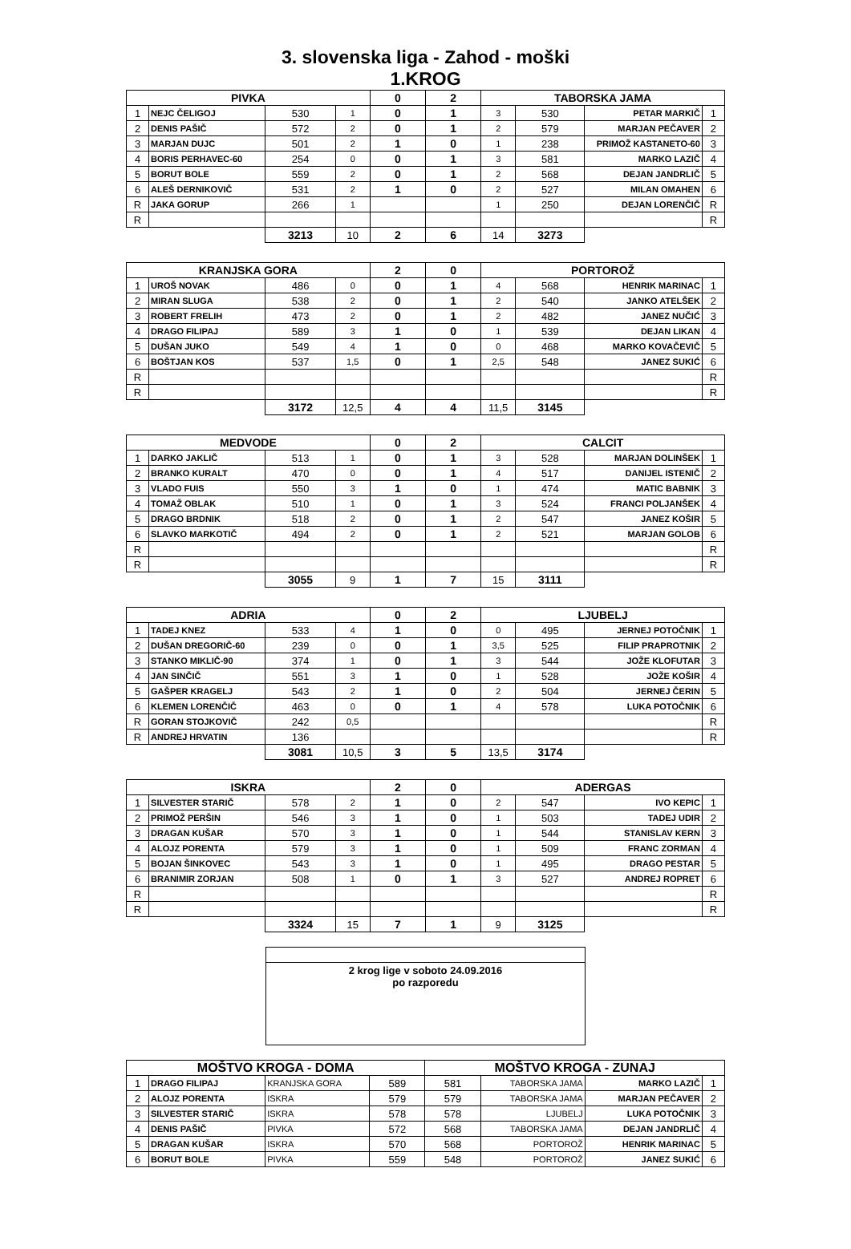3. slovenska liga - Zahod - moški
1.KROG
| PIVKA | | | | 0 | 2 | TABORSKA JAMA | | | |
| 1 | NEJC ČELIGOJ | 530 | 1 | 0 | 1 | 3 | 530 | PETAR MARKIČ | 1 |
| 2 | DENIS PAŠIČ | 572 | 2 | 0 | 1 | 2 | 579 | MARJAN PEČAVER | 2 |
| 3 | MARJAN DUJC | 501 | 2 | 1 | 0 | 1 | 238 | PRIMOŽ KASTANETO-60 | 3 |
| 4 | BORIS PERHAVEC-60 | 254 | 0 | 0 | 1 | 3 | 581 | MARKO LAZIČ | 4 |
| 5 | BORUT BOLE | 559 | 2 | 0 | 1 | 2 | 568 | DEJAN JANDRLIČ | 5 |
| 6 | ALEŠ DERNIKOVIČ | 531 | 2 | 1 | 0 | 2 | 527 | MILAN OMAHEN | 6 |
| R | JAKA GORUP | 266 | 1 | | | 1 | 250 | DEJAN LORENČIČ | R |
| R | | | | | | | | | R |
| | | 3213 | 10 | 2 | 6 | 14 | 3273 | | |
| KRANJSKA GORA | | | | 2 | 0 | PORTOROŽ | | | |
| 1 | UROŠ NOVAK | 486 | 0 | 0 | 1 | 4 | 568 | HENRIK MARINAC | 1 |
| 2 | MIRAN SLUGA | 538 | 2 | 0 | 1 | 2 | 540 | JANKO ATELŠEK | 2 |
| 3 | ROBERT FRELIH | 473 | 2 | 0 | 1 | 2 | 482 | JANEZ NUČIĆ | 3 |
| 4 | DRAGO FILIPAJ | 589 | 3 | 1 | 0 | 1 | 539 | DEJAN LIKAN | 4 |
| 5 | DUŠAN JUKO | 549 | 4 | 1 | 0 | 0 | 468 | MARKO KOVAČEVIČ | 5 |
| 6 | BOŠTJAN KOS | 537 | 1,5 | 0 | 1 | 2,5 | 548 | JANEZ SUKIĆ | 6 |
| R | | | | | | | | | R |
| R | | | | | | | | | R |
| | | 3172 | 12,5 | 4 | 4 | 11,5 | 3145 | | |
| MEDVODE | | | | 0 | 2 | CALCIT | | | |
| 1 | DARKO JAKLIČ | 513 | 1 | 0 | 1 | 3 | 528 | MARJAN DOLINŠEK | 1 |
| 2 | BRANKO KURALT | 470 | 0 | 0 | 1 | 4 | 517 | DANIJEL ISTENIČ | 2 |
| 3 | VLADO FUIS | 550 | 3 | 1 | 0 | 1 | 474 | MATIC BABNIK | 3 |
| 4 | TOMAŽ OBLAK | 510 | 1 | 0 | 1 | 3 | 524 | FRANCI POLJANŠEK | 4 |
| 5 | DRAGO BRDNIK | 518 | 2 | 0 | 1 | 2 | 547 | JANEZ KOŠIR | 5 |
| 6 | SLAVKO MARKOTIČ | 494 | 2 | 0 | 1 | 2 | 521 | MARJAN GOLOB | 6 |
| R | | | | | | | | | R |
| R | | | | | | | | | R |
| | | 3055 | 9 | 1 | 7 | 15 | 3111 | | |
| ADRIA | | | | 0 | 2 | LJUBELJ | | | |
| 1 | TADEJ KNEZ | 533 | 4 | 1 | 0 | 0 | 495 | JERNEJ POTOČNIK | 1 |
| 2 | DUŠAN DREGORIČ-60 | 239 | 0 | 0 | 1 | 3,5 | 525 | FILIP PRAPROTNIK | 2 |
| 3 | STANKO MIKLIČ-90 | 374 | 1 | 0 | 1 | 3 | 544 | JOŽE KLOFUTAR | 3 |
| 4 | JAN SINČIČ | 551 | 3 | 1 | 0 | 1 | 528 | JOŽE KOŠIR | 4 |
| 5 | GAŠPER KRAGELJ | 543 | 2 | 1 | 0 | 2 | 504 | JERNEJ ČERIN | 5 |
| 6 | KLEMEN LORENČIČ | 463 | 0 | 0 | 1 | 4 | 578 | LUKA POTOČNIK | 6 |
| R | GORAN STOJKOVIČ | 242 | 0,5 | | | | | | R |
| R | ANDREJ HRVATIN | 136 | | | | | | | R |
| | | 3081 | 10,5 | 3 | 5 | 13,5 | 3174 | | |
| ISKRA | | | | 2 | 0 | ADERGAS | | | |
| 1 | SILVESTER STARIČ | 578 | 2 | 1 | 0 | 2 | 547 | IVO KEPIC | 1 |
| 2 | PRIMOŽ PERŠIN | 546 | 3 | 1 | 0 | 1 | 503 | TADEJ UDIR | 2 |
| 3 | DRAGAN KUŠAR | 570 | 3 | 1 | 0 | 1 | 544 | STANISLAV KERN | 3 |
| 4 | ALOJZ PORENTA | 579 | 3 | 1 | 0 | 1 | 509 | FRANC ZORMAN | 4 |
| 5 | BOJAN ŠINKOVEC | 543 | 3 | 1 | 0 | 1 | 495 | DRAGO PESTAR | 5 |
| 6 | BRANIMIR ZORJAN | 508 | 1 | 0 | 1 | 3 | 527 | ANDREJ ROPRET | 6 |
| R | | | | | | | | | R |
| R | | | | | | | | | R |
| | | 3324 | 15 | 7 | 1 | 9 | 3125 | | |
2 krog lige v soboto 24.09.2016
po razporedu
| MOŠTVO KROGA - DOMA | | | | MOŠTVO KROGA - ZUNAJ | | | |
| 1 | DRAGO FILIPAJ | KRANJSKA GORA | 589 | 581 | TABORSKA JAMA | MARKO LAZIČ | 1 |
| 2 | ALOJZ PORENTA | ISKRA | 579 | 579 | TABORSKA JAMA | MARJAN PEČAVER | 2 |
| 3 | SILVESTER STARIČ | ISKRA | 578 | 578 | LJUBELJ | LUKA POTOČNIK | 3 |
| 4 | DENIS PAŠIČ | PIVKA | 572 | 568 | TABORSKA JAMA | DEJAN JANDRLIČ | 4 |
| 5 | DRAGAN KUŠAR | ISKRA | 570 | 568 | PORTOROŽ | HENRIK MARINAC | 5 |
| 6 | BORUT BOLE | PIVKA | 559 | 548 | PORTOROŽ | JANEZ SUKIĆ | 6 |